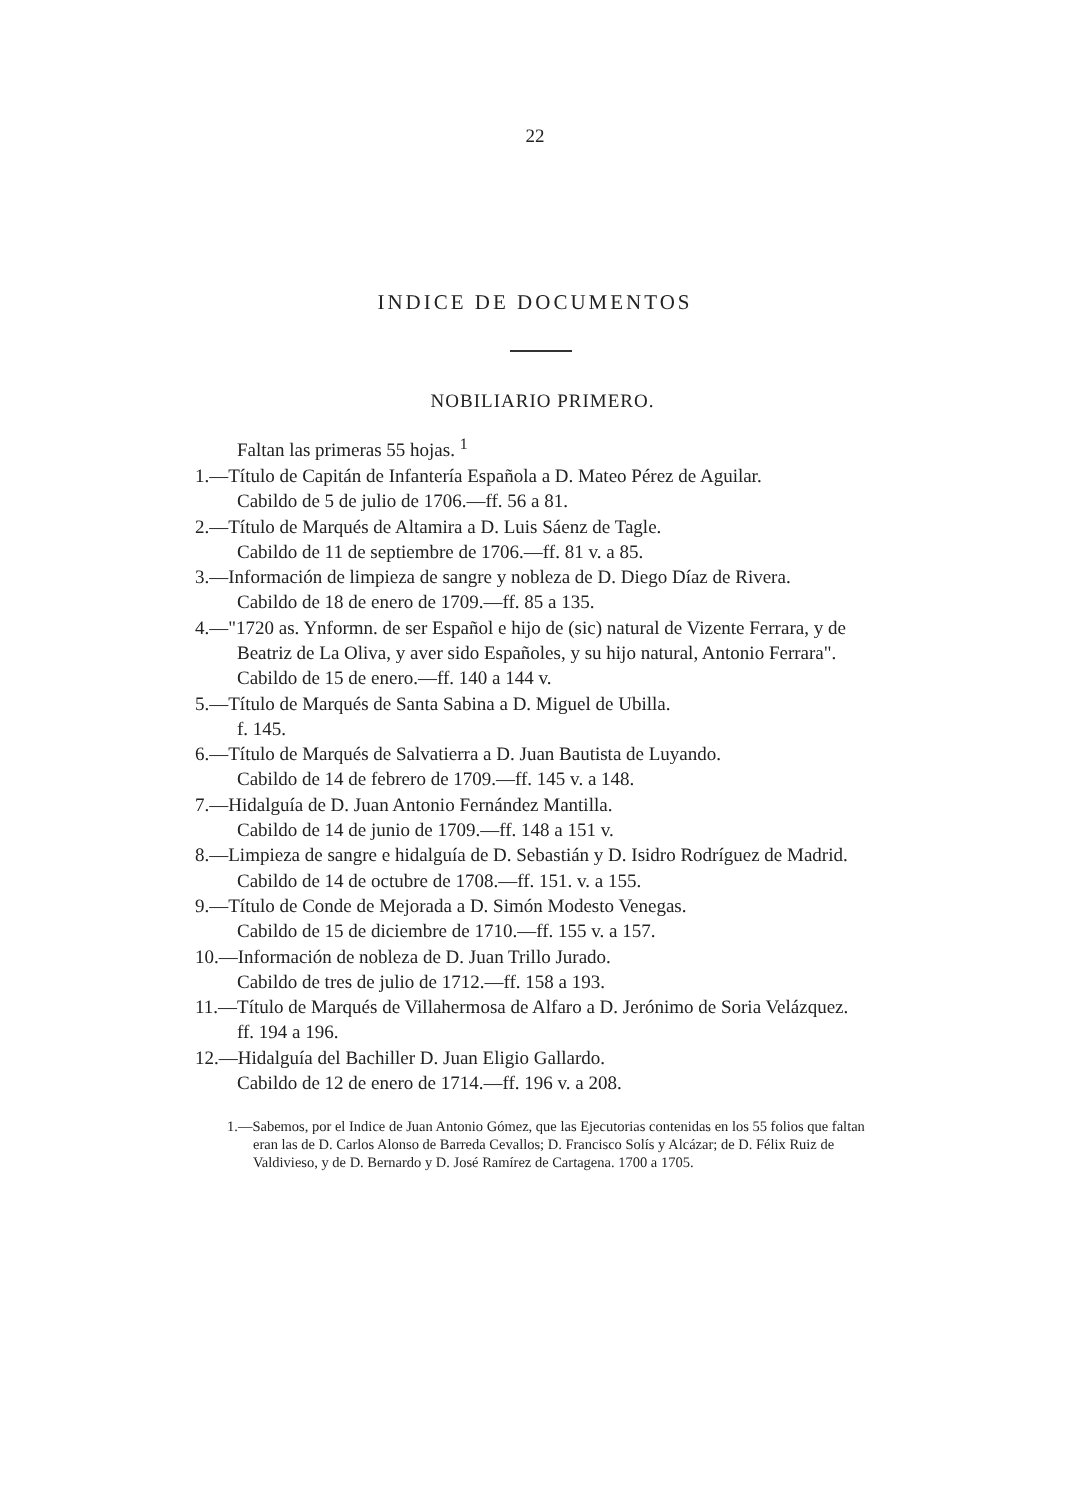22
INDICE DE DOCUMENTOS
NOBILIARIO PRIMERO.
Faltan las primeras 55 hojas. <sup>1</sup>
1.—Título de Capitán de Infantería Española a D. Mateo Pérez de Aguilar.
Cabildo de 5 de julio de 1706.—ff. 56 a 81.
2.—Título de Marqués de Altamira a D. Luis Sáenz de Tagle.
Cabildo de 11 de septiembre de 1706.—ff. 81 v. a 85.
3.—Información de limpieza de sangre y nobleza de D. Diego Díaz de Rivera.
Cabildo de 18 de enero de 1709.—ff. 85 a 135.
4.—"1720 as. Ynformn. de ser Español e hijo de (sic) natural de Vizente Ferrara, y de Beatriz de La Oliva, y aver sido Españoles, y su hijo natural, Antonio Ferrara".
Cabildo de 15 de enero.—ff. 140 a 144 v.
5.—Título de Marqués de Santa Sabina a D. Miguel de Ubilla.
f. 145.
6.—Título de Marqués de Salvatierra a D. Juan Bautista de Luyando.
Cabildo de 14 de febrero de 1709.—ff. 145 v. a 148.
7.—Hidalguía de D. Juan Antonio Fernández Mantilla.
Cabildo de 14 de junio de 1709.—ff. 148 a 151 v.
8.—Limpieza de sangre e hidalguía de D. Sebastián y D. Isidro Rodríguez de Madrid.
Cabildo de 14 de octubre de 1708.—ff. 151. v. a 155.
9.—Título de Conde de Mejorada a D. Simón Modesto Venegas.
Cabildo de 15 de diciembre de 1710.—ff. 155 v. a 157.
10.—Información de nobleza de D. Juan Trillo Jurado.
Cabildo de tres de julio de 1712.—ff. 158 a 193.
11.—Título de Marqués de Villahermosa de Alfaro a D. Jerónimo de Soria Velázquez.
ff. 194 a 196.
12.—Hidalguía del Bachiller D. Juan Eligio Gallardo.
Cabildo de 12 de enero de 1714.—ff. 196 v. a 208.
1.—Sabemos, por el Indice de Juan Antonio Gómez, que las Ejecutorias contenidas en los 55 folios que faltan eran las de D. Carlos Alonso de Barreda Cevallos; D. Francisco Solís y Alcázar; de D. Félix Ruiz de Valdivieso, y de D. Bernardo y D. José Ramírez de Cartagena. 1700 a 1705.